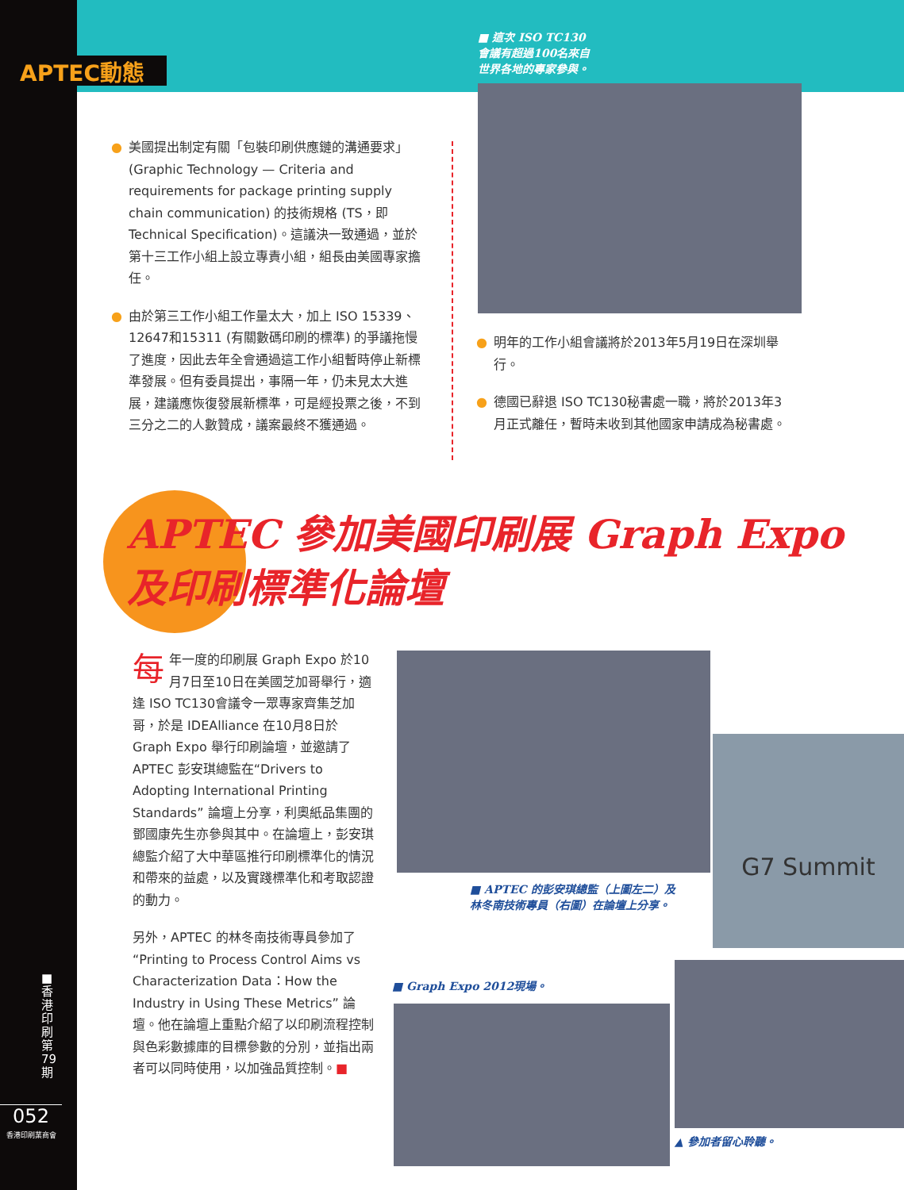APTEC動態
■ 這次 ISO TC130
會議有超過100名來自
世界各地的專家參與。
● 美國提出制定有關「包裝印刷供應鏈的溝通要求」(Graphic Technology — Criteria and requirements for package printing supply chain communication) 的技術規格 (TS，即 Technical Specification)。這議決一致通過，並於第十三工作小組上設立專責小組，組長由美國專家擔任。
● 由於第三工作小組工作量太大，加上 ISO 15339、12647和15311 (有關數碼印刷的標準) 的爭議拖慢了進度，因此去年全會通過這工作小組暫時停止新標準發展。但有委員提出，事隔一年，仍未見太大進展，建議應恢復發展新標準，可是經投票之後，不到三分之二的人數贊成，議案最終不獲通過。
● 明年的工作小組會議將於2013年5月19日在深圳舉行。
● 德國已辭退 ISO TC130秘書處一職，將於2013年3月正式離任，暫時未收到其他國家申請成為秘書處。
APTEC 參加美國印刷展 Graph Expo
及印刷標準化論壇
每年一度的印刷展 Graph Expo 於10月7日至10日在美國芝加哥舉行，適逢 ISO TC130會議令一眾專家齊集芝加哥，於是 IDEAlliance 在10月8日於 Graph Expo 舉行印刷論壇，並邀請了 APTEC 彭安琪總監在“Drivers to Adopting International Printing Standards” 論壇上分享，利奧紙品集團的鄧國康先生亦參與其中。在論壇上，彭安琪總監介紹了大中華區推行印刷標準化的情況和帶來的益處，以及實踐標準化和考取認證的動力。
另外，APTEC 的林冬南技術專員參加了“Printing to Process Control Aims vs Characterization Data：How the Industry in Using These Metrics” 論壇。他在論壇上重點介紹了以印刷流程控制與色彩數據庫的目標參數的分別，並指出兩者可以同時使用，以加強品質控制。■
G7 Summit
■ APTEC 的彭安琪總監（上圖左二）及
林冬南技術專員（右圖）在論壇上分享。
■ Graph Expo 2012現場。
▲ 參加者留心聆聽。
■
香
港
印
刷
第
79
期
052
香港印刷業商會